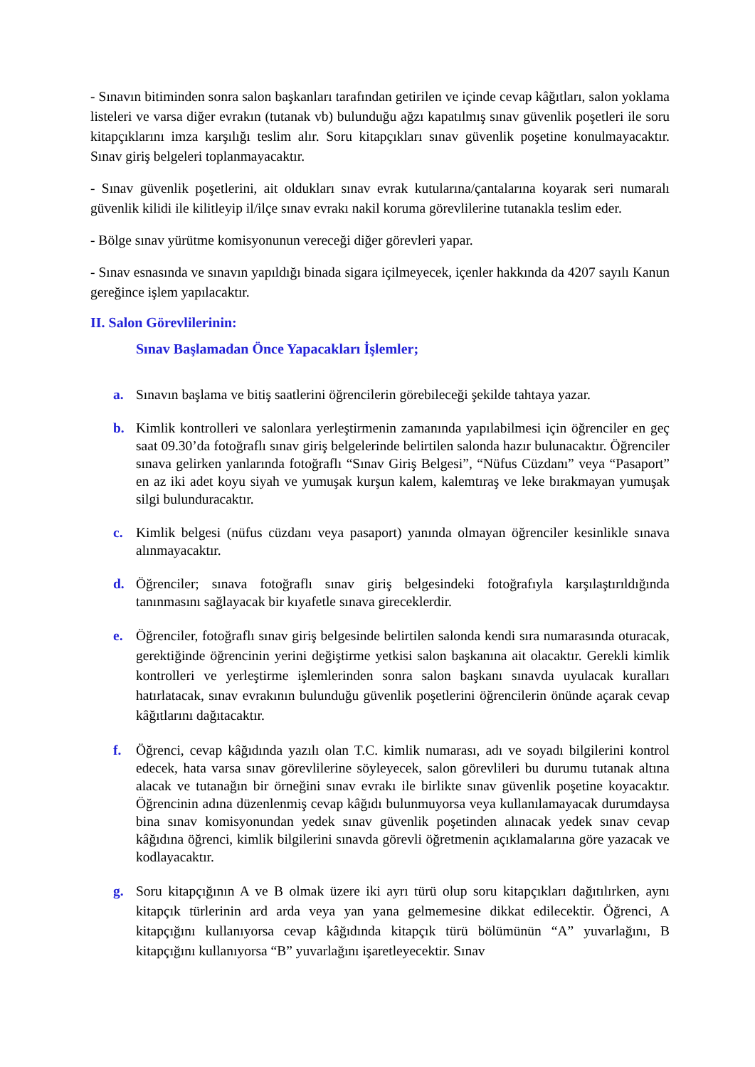- Sınavın bitiminden sonra salon başkanları tarafından getirilen ve içinde cevap kâğıtları, salon yoklama listeleri ve varsa diğer evrakın (tutanak vb) bulunduğu ağzı kapatılmış sınav güvenlik poşetleri ile soru kitapçıklarını imza karşılığı teslim alır. Soru kitapçıkları sınav güvenlik poşetine konulmayacaktır. Sınav giriş belgeleri toplanmayacaktır.
- Sınav güvenlik poşetlerini, ait oldukları sınav evrak kutularına/çantalarına koyarak seri numaralı güvenlik kilidi ile kilitleyip il/ilçe sınav evrakı nakil koruma görevlilerine tutanakla teslim eder.
- Bölge sınav yürütme komisyonunun vereceği diğer görevleri yapar.
- Sınav esnasında ve sınavın yapıldığı binada sigara içilmeyecek, içenler hakkında da 4207 sayılı Kanun gereğince işlem yapılacaktır.
II. Salon Görevlilerinin:
Sınav Başlamadan Önce Yapacakları İşlemler;
a. Sınavın başlama ve bitiş saatlerini öğrencilerin görebileceği şekilde tahtaya yazar.
b. Kimlik kontrolleri ve salonlara yerleştirmenin zamanında yapılabilmesi için öğrenciler en geç saat 09.30’da fotoğraflı sınav giriş belgelerinde belirtilen salonda hazır bulunacaktır. Öğrenciler sınava gelirken yanlarında fotoğraflı “Sınav Giriş Belgesi”, “Nüfus Cüzdanı” veya “Pasaport” en az iki adet koyu siyah ve yumuşak kurşun kalem, kalemtıraş ve leke bırakmayan yumuşak silgi bulunduracaktır.
c. Kimlik belgesi (nüfus cüzdanı veya pasaport) yanında olmayan öğrenciler kesinlikle sınava alınmayacaktır.
d. Öğrenciler; sınava fotoğraflı sınav giriş belgesindeki fotoğrafıyla karşılaştırıldığında tanınmasını sağlayacak bir kıyafetle sınava gireceklerdir.
e. Öğrenciler, fotoğraflı sınav giriş belgesinde belirtilen salonda kendi sıra numarasında oturacak, gerektiğinde öğrencinin yerini değiştirme yetkisi salon başkanına ait olacaktır. Gerekli kimlik kontrolleri ve yerleştirme işlemlerinden sonra salon başkanı sınavda uyulacak kuralları hatırlatacak, sınav evrakının bulunduğu güvenlik poşetlerini öğrencilerin önünde açarak cevap kâğıtlarını dağıtacaktır.
f. Öğrenci, cevap kâğıdında yazılı olan T.C. kimlik numarası, adı ve soyadı bilgilerini kontrol edecek, hata varsa sınav görevlilerine söyleyecek, salon görevlileri bu durumu tutanak altına alacak ve tutanağın bir örneğini sınav evrakı ile birlikte sınav güvenlik poşetine koyacaktır. Öğrencinin adına düzenlenmiş cevap kâğıdı bulunmuyorsa veya kullanılamayacak durumdaysa bina sınav komisyonundan yedek sınav güvenlik poşetinden alınacak yedek sınav cevap kâğıdına öğrenci, kimlik bilgilerini sınavda görevli öğretmenin açıklamalarına göre yazacak ve kodlayacaktır.
g. Soru kitapçığının A ve B olmak üzere iki ayrı türü olup soru kitapçıkları dağıtılırken, aynı kitapçık türlerinin ard arda veya yan yana gelmemesine dikkat edilecektir. Öğrenci, A kitapçığını kullanıyorsa cevap kâğıdında kitapçık türü bölümünün “A” yuvarlağını, B kitapçığını kullanıyorsa “B” yuvarlağını işaretleyecektir. Sınav